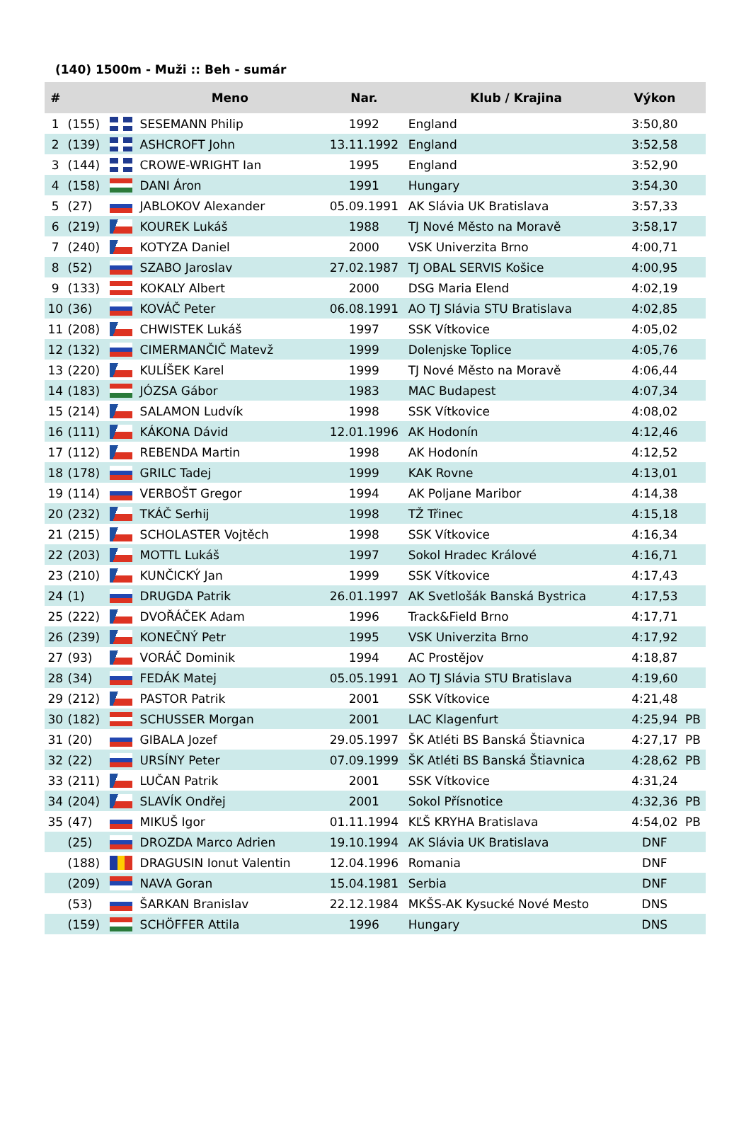(140) 1500m - Muži :: Beh - sumár
| # | | | Meno | Nar. | Klub / Krajina | Výkon | |
| --- | --- | --- | --- | --- | --- | --- | --- |
| 1 | (155) | | SESEMANN Philip | 1992 | England | 3:50,80 | |
| 2 | (139) | | ASHCROFT John | 13.11.1992 | England | 3:52,58 | |
| 3 | (144) | | CROWE-WRIGHT Ian | 1995 | England | 3:52,90 | |
| 4 | (158) | | DANI Áron | 1991 | Hungary | 3:54,30 | |
| 5 | (27) | | JABLOKOV Alexander | 05.09.1991 | AK Slávia UK Bratislava | 3:57,33 | |
| 6 | (219) | | KOUREK Lukáš | 1988 | TJ Nové Město na Moravě | 3:58,17 | |
| 7 | (240) | | KOTYZA Daniel | 2000 | VSK Univerzita Brno | 4:00,71 | |
| 8 | (52) | | SZABO Jaroslav | 27.02.1987 | TJ OBAL SERVIS Košice | 4:00,95 | |
| 9 | (133) | | KOKALY Albert | 2000 | DSG Maria Elend | 4:02,19 | |
| 10 | (36) | | KOVÁČ Peter | 06.08.1991 | AO TJ Slávia STU Bratislava | 4:02,85 | |
| 11 | (208) | | CHWISTEK Lukáš | 1997 | SSK Vítkovice | 4:05,02 | |
| 12 | (132) | | CIMERMANČIČ Matevž | 1999 | Dolenjske Toplice | 4:05,76 | |
| 13 | (220) | | KULÍŠEK Karel | 1999 | TJ Nové Město na Moravě | 4:06,44 | |
| 14 | (183) | | JÓZSA Gábor | 1983 | MAC Budapest | 4:07,34 | |
| 15 | (214) | | SALAMON Ludvík | 1998 | SSK Vítkovice | 4:08,02 | |
| 16 | (111) | | KÁKONA Dávid | 12.01.1996 | AK Hodonín | 4:12,46 | |
| 17 | (112) | | REBENDA Martin | 1998 | AK Hodonín | 4:12,52 | |
| 18 | (178) | | GRILC Tadej | 1999 | KAK Rovne | 4:13,01 | |
| 19 | (114) | | VERBOŠT Gregor | 1994 | AK Poljane Maribor | 4:14,38 | |
| 20 | (232) | | TKÁČ Serhij | 1998 | TŽ Třinec | 4:15,18 | |
| 21 | (215) | | SCHOLASTER Vojtěch | 1998 | SSK Vítkovice | 4:16,34 | |
| 22 | (203) | | MOTTL Lukáš | 1997 | Sokol Hradec Králové | 4:16,71 | |
| 23 | (210) | | KUNČICKÝ Jan | 1999 | SSK Vítkovice | 4:17,43 | |
| 24 | (1) | | DRUGDA Patrik | 26.01.1997 | AK Svetlošák Banská Bystrica | 4:17,53 | |
| 25 | (222) | | DVOŘÁČEK Adam | 1996 | Track&Field Brno | 4:17,71 | |
| 26 | (239) | | KONEČNÝ Petr | 1995 | VSK Univerzita Brno | 4:17,92 | |
| 27 | (93) | | VORÁČ Dominik | 1994 | AC Prostějov | 4:18,87 | |
| 28 | (34) | | FEDÁK Matej | 05.05.1991 | AO TJ Slávia STU Bratislava | 4:19,60 | |
| 29 | (212) | | PASTOR Patrik | 2001 | SSK Vítkovice | 4:21,48 | |
| 30 | (182) | | SCHUSSER Morgan | 2001 | LAC Klagenfurt | 4:25,94 | PB |
| 31 | (20) | | GIBALA Jozef | 29.05.1997 | ŠK Atléti BS Banská Štiavnica | 4:27,17 | PB |
| 32 | (22) | | URSÍNY Peter | 07.09.1999 | ŠK Atléti BS Banská Štiavnica | 4:28,62 | PB |
| 33 | (211) | | LUČAN Patrik | 2001 | SSK Vítkovice | 4:31,24 | |
| 34 | (204) | | SLAVÍK Ondřej | 2001 | Sokol Přísnotice | 4:32,36 | PB |
| 35 | (47) | | MIKUŠ Igor | 01.11.1994 | KĽŠ KRYHA Bratislava | 4:54,02 | PB |
| | (25) | | DROZDA Marco Adrien | 19.10.1994 | AK Slávia UK Bratislava | DNF | |
| | (188) | | DRAGUSIN Ionut Valentin | 12.04.1996 | Romania | DNF | |
| | (209) | | NAVA Goran | 15.04.1981 | Serbia | DNF | |
| | (53) | | ŠARKAN Branislav | 22.12.1984 | MKŠS-AK Kysucké Nové Mesto | DNS | |
| | (159) | | SCHÖFFER Attila | 1996 | Hungary | DNS | |